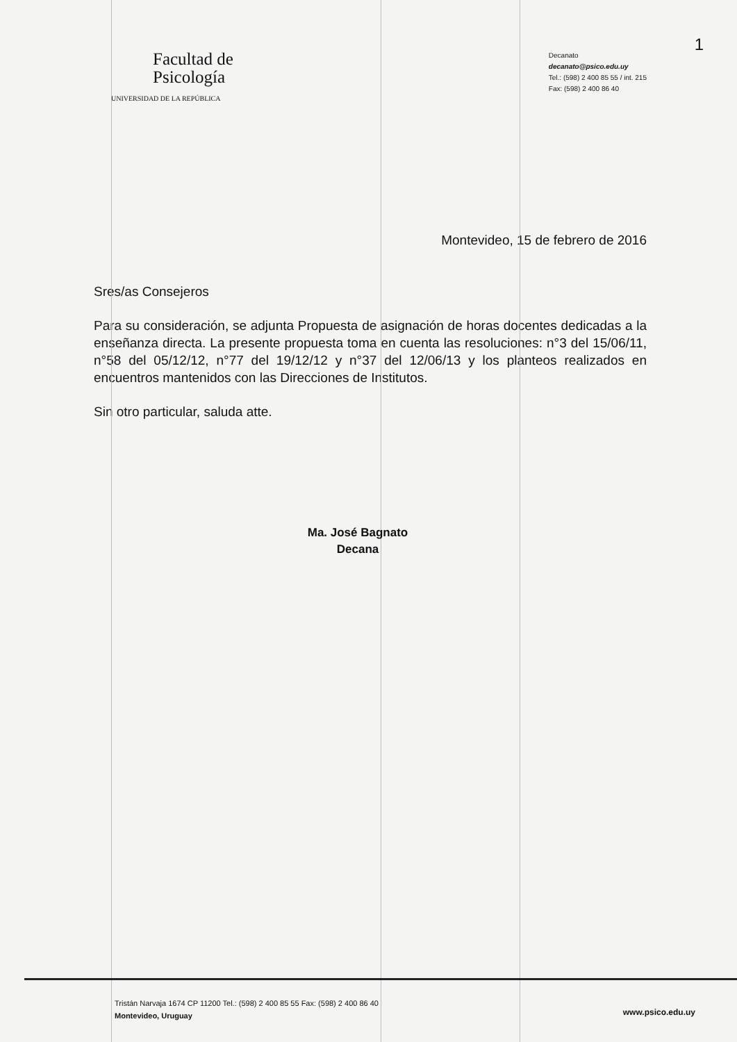1
Facultad de
Psicología
UNIVERSIDAD DE LA REPÚBLICA
Decanato
decanato@psico.edu.uy
Tel.: (598) 2 400 85 55 / int. 215
Fax: (598) 2 400 86 40
Montevideo, 15 de febrero de 2016
Sres/as Consejeros
Para su consideración, se adjunta Propuesta de asignación de horas docentes dedicadas a la enseñanza directa. La presente propuesta toma en cuenta las resoluciones: n°3 del 15/06/11, n°58 del 05/12/12, n°77 del 19/12/12 y n°37 del 12/06/13 y los planteos realizados en encuentros mantenidos con las Direcciones de Institutos.
Sin otro particular, saluda atte.
Ma. José Bagnato
Decana
Tristán Narvaja 1674 CP 11200 Tel.: (598) 2 400 85 55 Fax: (598) 2 400 86 40
Montevideo, Uruguay
www.psico.edu.uy